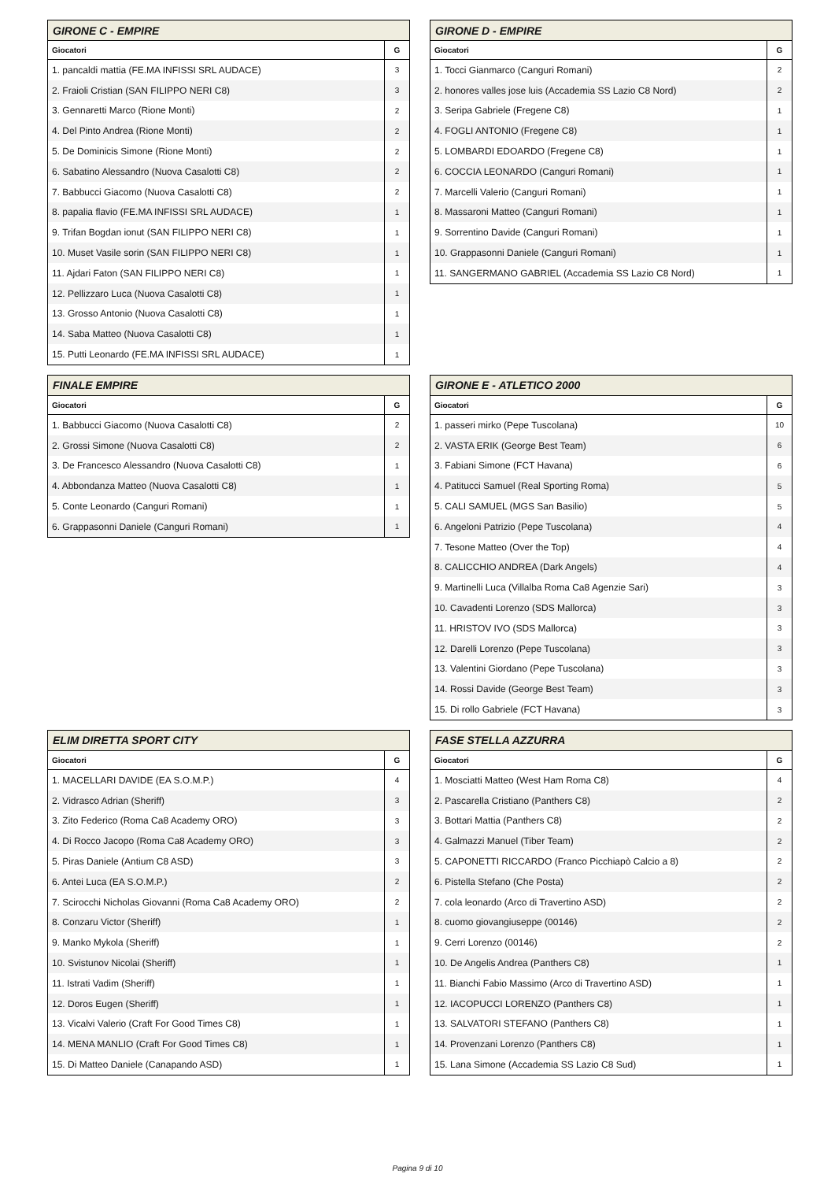| GIRONE C - EMPIRE | |
| --- | --- |
| Giocatori | G |
| 1. pancaldi mattia (FE.MA INFISSI SRL AUDACE) | 3 |
| 2. Fraioli Cristian (SAN FILIPPO NERI C8) | 3 |
| 3. Gennaretti Marco (Rione Monti) | 2 |
| 4. Del Pinto Andrea (Rione Monti) | 2 |
| 5. De Dominicis Simone (Rione Monti) | 2 |
| 6. Sabatino Alessandro (Nuova Casalotti C8) | 2 |
| 7. Babbucci Giacomo (Nuova Casalotti C8) | 2 |
| 8. papalia flavio (FE.MA INFISSI SRL AUDACE) | 1 |
| 9. Trifan Bogdan ionut (SAN FILIPPO NERI C8) | 1 |
| 10. Muset Vasile sorin (SAN FILIPPO NERI C8) | 1 |
| 11. Ajdari Faton (SAN FILIPPO NERI C8) | 1 |
| 12. Pellizzaro Luca (Nuova Casalotti C8) | 1 |
| 13. Grosso Antonio (Nuova Casalotti C8) | 1 |
| 14. Saba Matteo (Nuova Casalotti C8) | 1 |
| 15. Putti Leonardo (FE.MA INFISSI SRL AUDACE) | 1 |
| GIRONE D - EMPIRE | |
| --- | --- |
| Giocatori | G |
| 1. Tocci Gianmarco (Canguri Romani) | 2 |
| 2. honores valles jose luis (Accademia SS Lazio C8 Nord) | 2 |
| 3. Seripa Gabriele (Fregene C8) | 1 |
| 4. FOGLI ANTONIO (Fregene C8) | 1 |
| 5. LOMBARDI EDOARDO (Fregene C8) | 1 |
| 6. COCCIA LEONARDO (Canguri Romani) | 1 |
| 7. Marcelli Valerio (Canguri Romani) | 1 |
| 8. Massaroni Matteo (Canguri Romani) | 1 |
| 9. Sorrentino Davide (Canguri Romani) | 1 |
| 10. Grappasonni Daniele (Canguri Romani) | 1 |
| 11. SANGERMANO GABRIEL (Accademia SS Lazio C8 Nord) | 1 |
| FINALE EMPIRE | |
| --- | --- |
| Giocatori | G |
| 1. Babbucci Giacomo (Nuova Casalotti C8) | 2 |
| 2. Grossi Simone (Nuova Casalotti C8) | 2 |
| 3. De Francesco Alessandro (Nuova Casalotti C8) | 1 |
| 4. Abbondanza Matteo (Nuova Casalotti C8) | 1 |
| 5. Conte Leonardo (Canguri Romani) | 1 |
| 6. Grappasonni Daniele (Canguri Romani) | 1 |
| GIRONE E - ATLETICO 2000 | |
| --- | --- |
| Giocatori | G |
| 1. passeri mirko (Pepe Tuscolana) | 10 |
| 2. VASTA ERIK (George Best Team) | 6 |
| 3. Fabiani Simone (FCT Havana) | 6 |
| 4. Patitucci Samuel (Real Sporting Roma) | 5 |
| 5. CALI SAMUEL (MGS San Basilio) | 5 |
| 6. Angeloni Patrizio (Pepe Tuscolana) | 4 |
| 7. Tesone Matteo (Over the Top) | 4 |
| 8. CALICCHIO ANDREA (Dark Angels) | 4 |
| 9. Martinelli Luca (Villalba Roma Ca8 Agenzie Sari) | 3 |
| 10. Cavadenti Lorenzo (SDS Mallorca) | 3 |
| 11. HRISTOV IVO (SDS Mallorca) | 3 |
| 12. Darelli Lorenzo (Pepe Tuscolana) | 3 |
| 13. Valentini Giordano (Pepe Tuscolana) | 3 |
| 14. Rossi Davide (George Best Team) | 3 |
| 15. Di rollo Gabriele (FCT Havana) | 3 |
| ELIM DIRETTA SPORT CITY | |
| --- | --- |
| Giocatori | G |
| 1. MACELLARI DAVIDE (EA S.O.M.P.) | 4 |
| 2. Vidrasco Adrian (Sheriff) | 3 |
| 3. Zito Federico (Roma Ca8 Academy ORO) | 3 |
| 4. Di Rocco Jacopo (Roma Ca8 Academy ORO) | 3 |
| 5. Piras Daniele (Antium C8 ASD) | 3 |
| 6. Antei Luca (EA S.O.M.P.) | 2 |
| 7. Scirocchi Nicholas Giovanni (Roma Ca8 Academy ORO) | 2 |
| 8. Conzaru Victor (Sheriff) | 1 |
| 9. Manko Mykola (Sheriff) | 1 |
| 10. Svistunov Nicolai (Sheriff) | 1 |
| 11. Istrati Vadim (Sheriff) | 1 |
| 12. Doros Eugen (Sheriff) | 1 |
| 13. Vicalvi Valerio (Craft For Good Times C8) | 1 |
| 14. MENA MANLIO (Craft For Good Times C8) | 1 |
| 15. Di Matteo Daniele (Canapando ASD) | 1 |
| FASE STELLA AZZURRA | |
| --- | --- |
| Giocatori | G |
| 1. Mosciatti Matteo (West Ham Roma C8) | 4 |
| 2. Pascarella Cristiano (Panthers C8) | 2 |
| 3. Bottari Mattia (Panthers C8) | 2 |
| 4. Galmazzi Manuel (Tiber Team) | 2 |
| 5. CAPONETTI RICCARDO (Franco Picchiapò Calcio a 8) | 2 |
| 6. Pistella Stefano (Che Posta) | 2 |
| 7. cola leonardo (Arco di Travertino ASD) | 2 |
| 8. cuomo giovangiuseppe (00146) | 2 |
| 9. Cerri Lorenzo (00146) | 2 |
| 10. De Angelis Andrea (Panthers C8) | 1 |
| 11. Bianchi Fabio Massimo (Arco di Travertino ASD) | 1 |
| 12. IACOPUCCI LORENZO (Panthers C8) | 1 |
| 13. SALVATORI STEFANO (Panthers C8) | 1 |
| 14. Provenzani Lorenzo (Panthers C8) | 1 |
| 15. Lana Simone (Accademia SS Lazio C8 Sud) | 1 |
Pagina 9 di 10